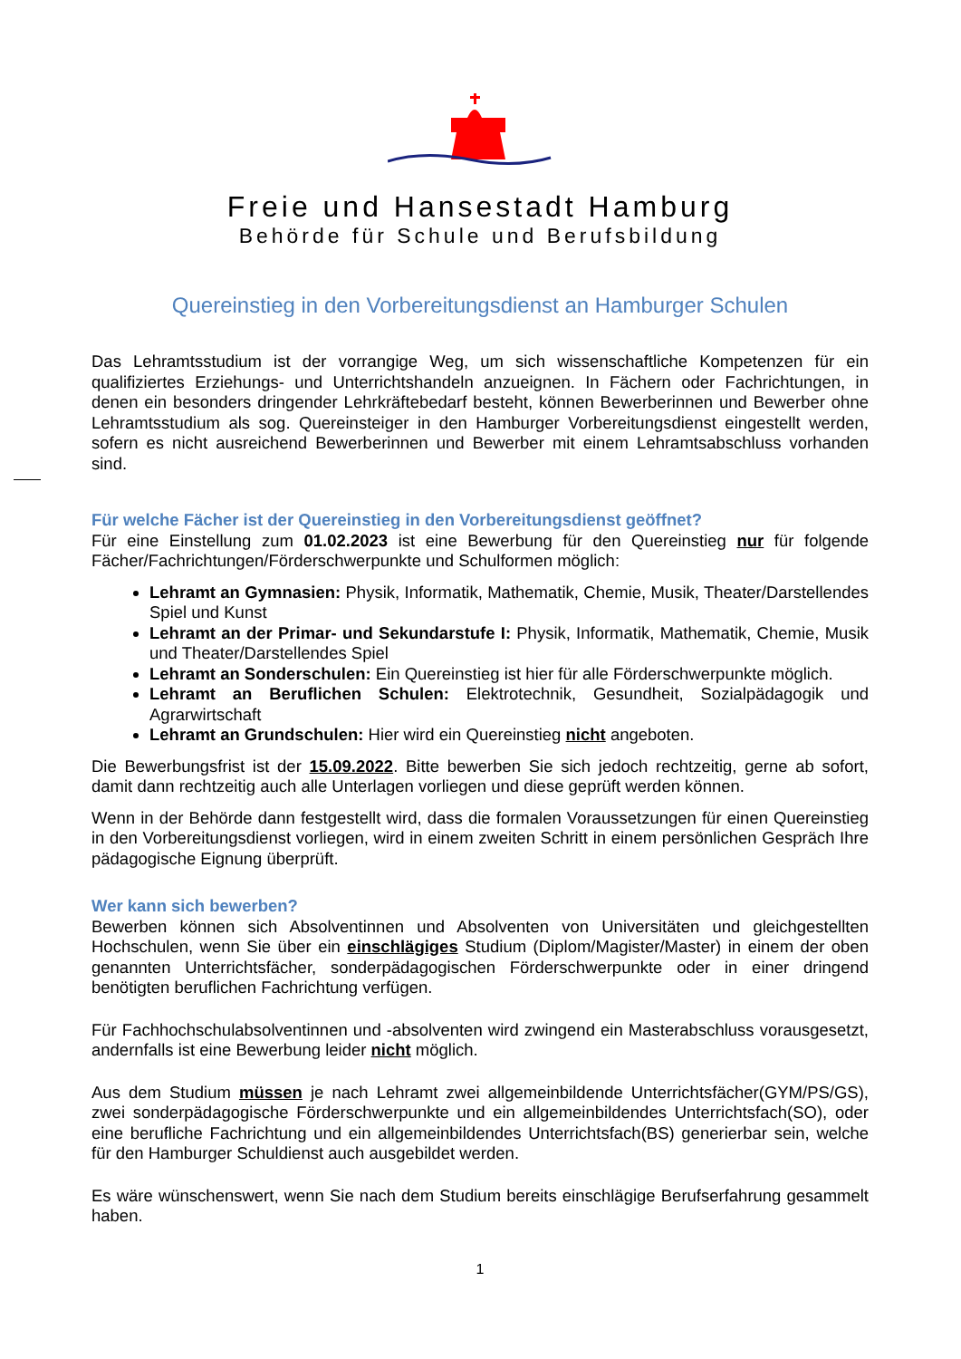Freie und Hansestadt Hamburg
Behörde für Schule und Berufsbildung
Quereinstieg in den Vorbereitungsdienst an Hamburger Schulen
Das Lehramtsstudium ist der vorrangige Weg, um sich wissenschaftliche Kompetenzen für ein qualifiziertes Erziehungs- und Unterrichtshandeln anzueignen. In Fächern oder Fachrichtungen, in denen ein besonders dringender Lehrkräftebedarf besteht, können Bewerberinnen und Bewerber ohne Lehramtsstudium als sog. Quereinsteiger in den Hamburger Vorbereitungsdienst eingestellt werden, sofern es nicht ausreichend Bewerberinnen und Bewerber mit einem Lehramtsabschluss vorhanden sind.
Für welche Fächer ist der Quereinstieg in den Vorbereitungsdienst geöffnet?
Für eine Einstellung zum 01.02.2023 ist eine Bewerbung für den Quereinstieg nur für folgende Fächer/Fachrichtungen/Förderschwerpunkte und Schulformen möglich:
Lehramt an Gymnasien: Physik, Informatik, Mathematik, Chemie, Musik, Theater/Darstellendes Spiel und Kunst
Lehramt an der Primar- und Sekundarstufe I: Physik, Informatik, Mathematik, Chemie, Musik und Theater/Darstellendes Spiel
Lehramt an Sonderschulen: Ein Quereinstieg ist hier für alle Förderschwerpunkte möglich.
Lehramt an Beruflichen Schulen: Elektrotechnik, Gesundheit, Sozialpädagogik und Agrarwirtschaft
Lehramt an Grundschulen: Hier wird ein Quereinstieg nicht angeboten.
Die Bewerbungsfrist ist der 15.09.2022. Bitte bewerben Sie sich jedoch rechtzeitig, gerne ab sofort, damit dann rechtzeitig auch alle Unterlagen vorliegen und diese geprüft werden können.
Wenn in der Behörde dann festgestellt wird, dass die formalen Voraussetzungen für einen Quereinstieg in den Vorbereitungsdienst vorliegen, wird in einem zweiten Schritt in einem persönlichen Gespräch Ihre pädagogische Eignung überprüft.
Wer kann sich bewerben?
Bewerben können sich Absolventinnen und Absolventen von Universitäten und gleichgestellten Hochschulen, wenn Sie über ein einschlägiges Studium (Diplom/Magister/Master) in einem der oben genannten Unterrichtsfächer, sonderpädagogischen Förderschwerpunkte oder in einer dringend benötigten beruflichen Fachrichtung verfügen.
Für Fachhochschulabsolventinnen und -absolventen wird zwingend ein Masterabschluss vorausgesetzt, andernfalls ist eine Bewerbung leider nicht möglich.
Aus dem Studium müssen je nach Lehramt zwei allgemeinbildende Unterrichtsfächer(GYM/PS/GS), zwei sonderpädagogische Förderschwerpunkte und ein allgemeinbildendes Unterrichtsfach(SO), oder eine berufliche Fachrichtung und ein allgemeinbildendes Unterrichtsfach(BS) generierbar sein, welche für den Hamburger Schuldienst auch ausgebildet werden.
Es wäre wünschenswert, wenn Sie nach dem Studium bereits einschlägige Berufserfahrung gesammelt haben.
1